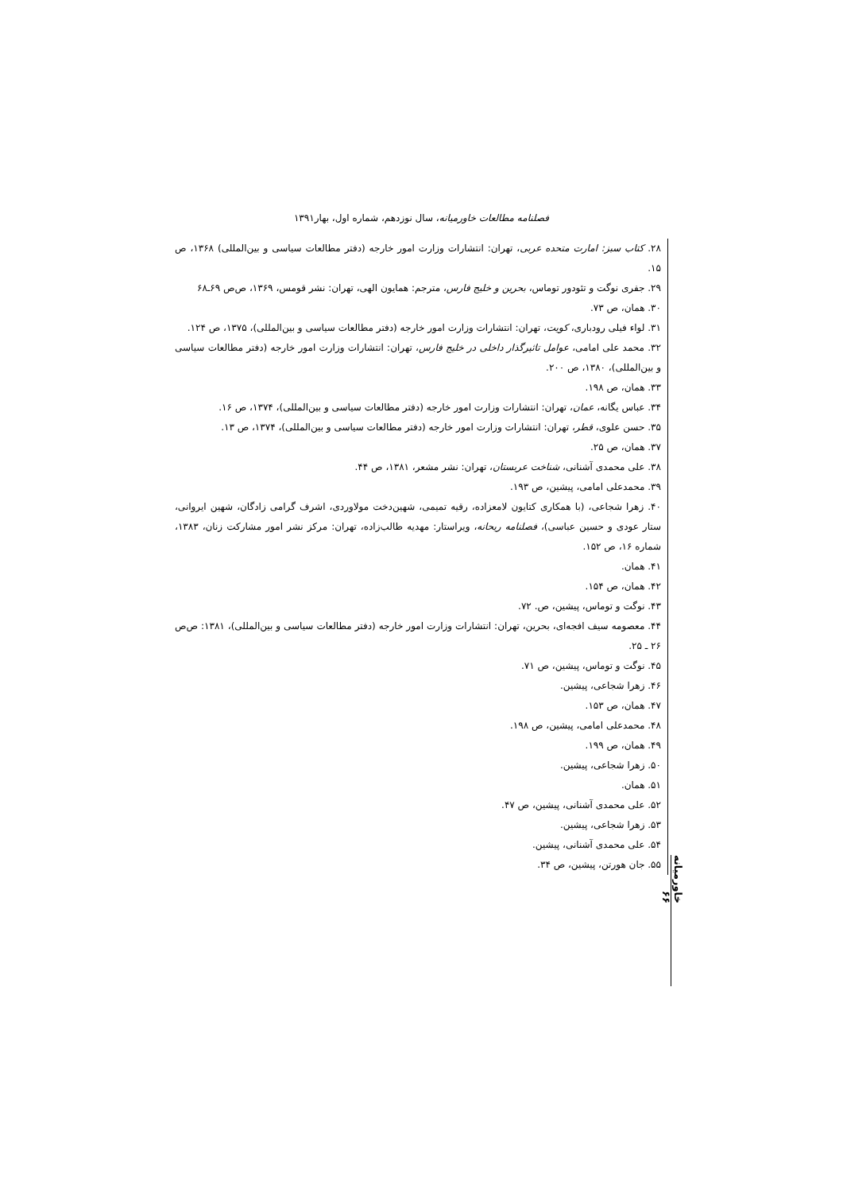فصلنامه مطالعات خاورمیانه، سال نوزدهم، شماره اول، بهار۱۳۹۱
۲۸. کتاب سبز: امارت متحده عربی، تهران: انتشارات وزارت امور خارجه (دفتر مطالعات سیاسی و بین‌المللی) ۱۳۶۸، ص ۱۵.
۲۹. جفری نوگت و تئودور توماس، بحرین و خلیج فارس، مترجم: همایون الهی، تهران: نشر قومس، ۱۳۶۹، ص‌ص ۶۹ـ۶۸
۳۰. همان، ص ۷۳.
۳۱. لواء فیلی رودباری، کویت، تهران: انتشارات وزارت امور خارجه (دفتر مطالعات سیاسی و بین‌المللی)، ۱۳۷۵، ص ۱۲۴.
۳۲. محمد علی امامی، عوامل تاثیرگذار داخلی در خلیج فارس، تهران: انتشارات وزارت امور خارجه (دفتر مطالعات سیاسی و بین‌المللی)، ۱۳۸۰، ص ۲۰۰.
۳۳. همان، ص ۱۹۸.
۳۴. عباس یگانه، عمان، تهران: انتشارات وزارت امور خارجه (دفتر مطالعات سیاسی و بین‌المللی)، ۱۳۷۴، ص ۱۶.
۳۵. حسن علوی، قطر، تهران: انتشارات وزارت امور خارجه (دفتر مطالعات سیاسی و بین‌المللی)، ۱۳۷۴، ص ۱۳.
۳۷. همان، ص ۲۵.
۳۸. علی محمدی آشنانی، شناخت عربستان، تهران: نشر مشعر، ۱۳۸۱، ص ۴۴.
۳۹. محمدعلی امامی، پیشین، ص ۱۹۳.
۴۰. زهرا شجاعی، (با همکاری کتایون لامعزاده، رقیه تمیمی، شهین‌دخت مولاوردی، اشرف گرامی زادگان، شهین ایروانی، ستار عودی و حسین عباسی)، فصلنامه ریحانه، ویراستار: مهدیه طالب‌زاده، تهران: مرکز نشر امور مشارکت زنان، ۱۳۸۳، شماره ۱۶، ص ۱۵۲.
۴۱. همان.
۴۲. همان، ص ۱۵۴.
۴۳. نوگت و توماس، پیشین، ص. ۷۲.
۴۴. معصومه سیف افجه‌ای، بحرین، تهران: انتشارات وزارت امور خارجه (دفتر مطالعات سیاسی و بین‌المللی)، ۱۳۸۱: ص‌ص ۲۶ ـ ۲۵.
۴۵. نوگت و توماس، پیشین، ص ۷۱.
۴۶. زهرا شجاعی، پیشین.
۴۷. همان، ص ۱۵۳.
۴۸. محمدعلی امامی، پیشین، ص ۱۹۸.
۴۹. همان، ص ۱۹۹.
۵۰. زهرا شجاعی، پیشین.
۵۱. همان.
۵۲. علی محمدی آشنانی، پیشین، ص ۴۷.
۵۳. زهرا شجاعی، پیشین.
۵۴. علی محمدی آشنانی، پیشین.
۵۵. جان هورتن، پیشین، ص ۳۴.
خاورمیانه ۶۶